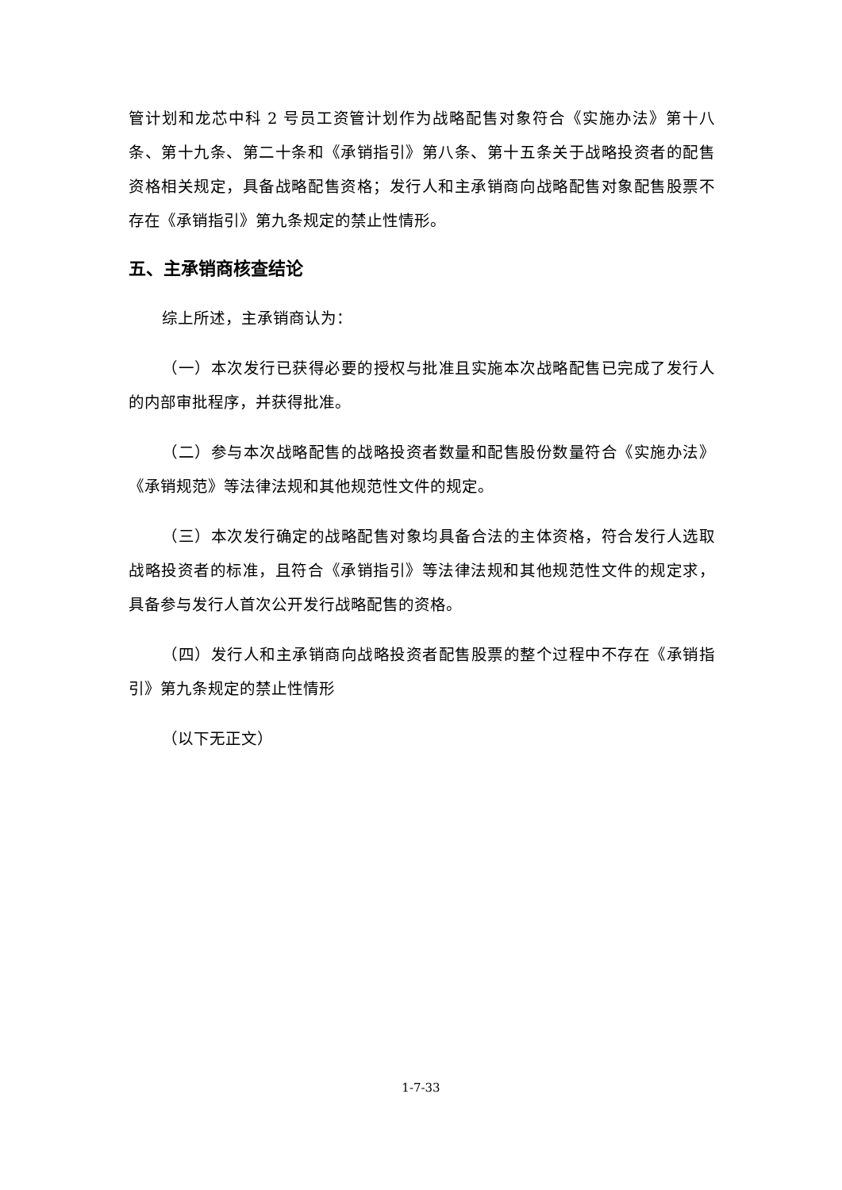管计划和龙芯中科 2 号员工资管计划作为战略配售对象符合《实施办法》第十八条、第十九条、第二十条和《承销指引》第八条、第十五条关于战略投资者的配售资格相关规定，具备战略配售资格；发行人和主承销商向战略配售对象配售股票不存在《承销指引》第九条规定的禁止性情形。
五、主承销商核查结论
综上所述，主承销商认为：
（一）本次发行已获得必要的授权与批准且实施本次战略配售已完成了发行人的内部审批程序，并获得批准。
（二）参与本次战略配售的战略投资者数量和配售股份数量符合《实施办法》《承销规范》等法律法规和其他规范性文件的规定。
（三）本次发行确定的战略配售对象均具备合法的主体资格，符合发行人选取战略投资者的标准，且符合《承销指引》等法律法规和其他规范性文件的规定求，具备参与发行人首次公开发行战略配售的资格。
（四）发行人和主承销商向战略投资者配售股票的整个过程中不存在《承销指引》第九条规定的禁止性情形
（以下无正文）
1-7-33